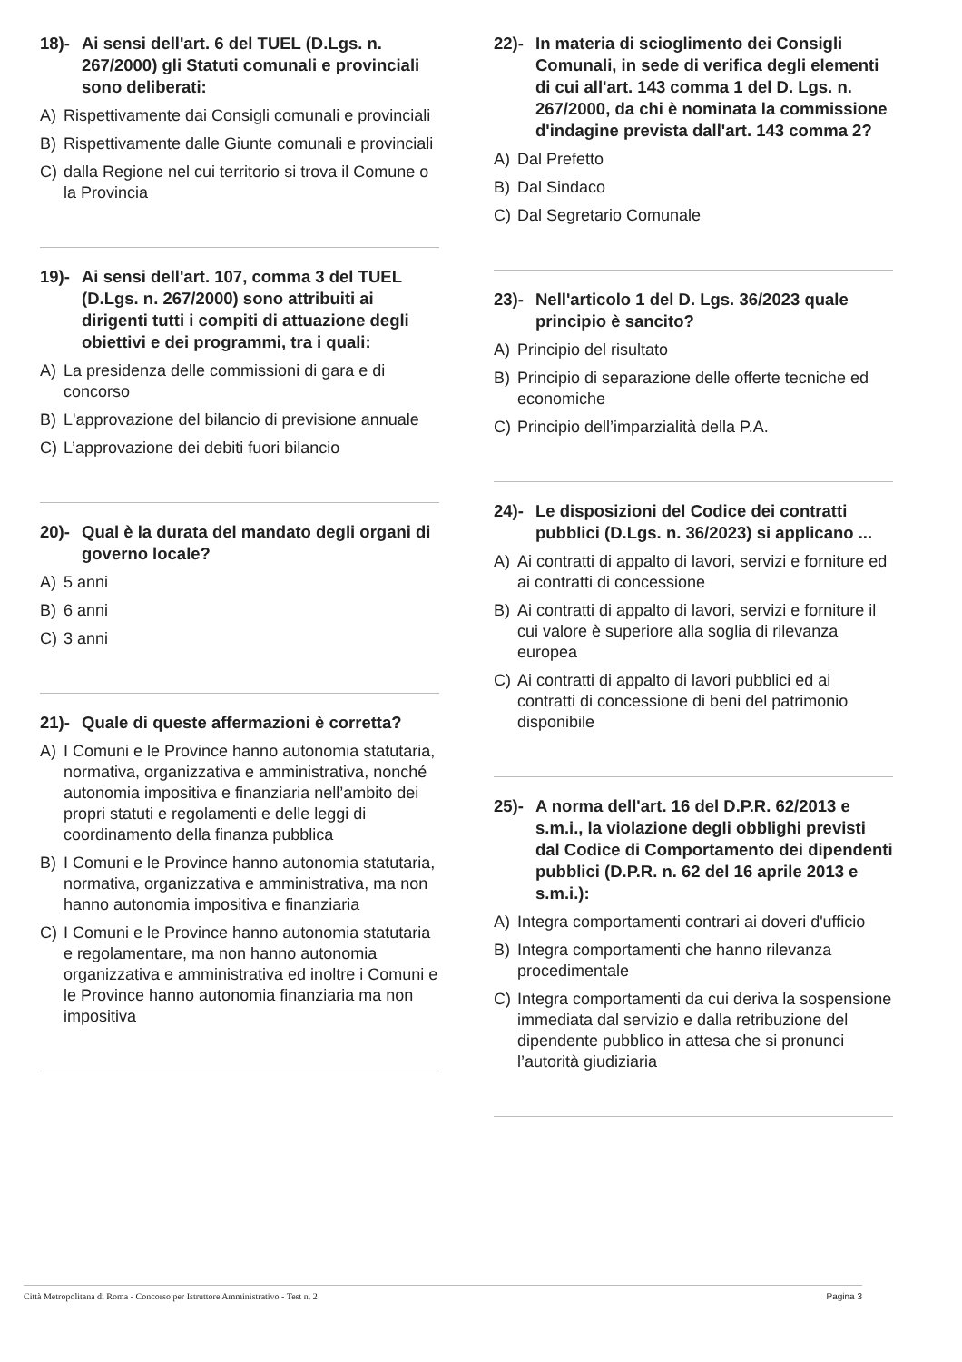18)- Ai sensi dell'art. 6 del TUEL (D.Lgs. n. 267/2000) gli Statuti comunali e provinciali sono deliberati:
A) Rispettivamente dai Consigli comunali e provinciali
B) Rispettivamente dalle Giunte comunali e provinciali
C) dalla Regione nel cui territorio si trova il Comune o la Provincia
19)- Ai sensi dell'art. 107, comma 3 del TUEL (D.Lgs. n. 267/2000) sono attribuiti ai dirigenti tutti i compiti di attuazione degli obiettivi e dei programmi, tra i quali:
A) La presidenza delle commissioni di gara e di concorso
B) L'approvazione del bilancio di previsione annuale
C) L’approvazione dei debiti fuori bilancio
20)- Qual è la durata del mandato degli organi di governo locale?
A) 5 anni
B) 6 anni
C) 3 anni
21)- Quale di queste affermazioni è corretta?
A) I Comuni e le Province hanno autonomia statutaria, normativa, organizzativa e amministrativa, nonché autonomia impositiva e finanziaria nell’ambito dei propri statuti e regolamenti e delle leggi di coordinamento della finanza pubblica
B) I Comuni e le Province hanno autonomia statutaria, normativa, organizzativa e amministrativa, ma non hanno autonomia impositiva e finanziaria
C) I Comuni e le Province hanno autonomia statutaria e regolamentare, ma non hanno autonomia organizzativa e amministrativa ed inoltre i Comuni e le Province hanno autonomia finanziaria ma non impositiva
22)- In materia di scioglimento dei Consigli Comunali, in sede di verifica degli elementi di cui all'art. 143 comma 1 del D. Lgs. n. 267/2000, da chi è nominata la commissione d'indagine prevista dall'art. 143 comma 2?
A) Dal Prefetto
B) Dal Sindaco
C) Dal Segretario Comunale
23)- Nell'articolo 1 del D. Lgs. 36/2023 quale principio è sancito?
A) Principio del risultato
B) Principio di separazione delle offerte tecniche ed economiche
C) Principio dell’imparzialità della P.A.
24)- Le disposizioni del Codice dei contratti pubblici (D.Lgs. n. 36/2023) si applicano ...
A) Ai contratti di appalto di lavori, servizi e forniture ed ai contratti di concessione
B) Ai contratti di appalto di lavori, servizi e forniture il cui valore è superiore alla soglia di rilevanza europea
C) Ai contratti di appalto di lavori pubblici ed ai contratti di concessione di beni del patrimonio disponibile
25)- A norma dell'art. 16 del D.P.R. 62/2013 e s.m.i., la violazione degli obblighi previsti dal Codice di Comportamento dei dipendenti pubblici (D.P.R. n. 62 del 16 aprile 2013 e s.m.i.):
A) Integra comportamenti contrari ai doveri d'ufficio
B) Integra comportamenti che hanno rilevanza procedimentale
C) Integra comportamenti da cui deriva la sospensione immediata dal servizio e dalla retribuzione del dipendente pubblico in attesa che si pronunci l’autorità giudiziaria
Città Metropolitana di Roma - Concorso per Istruttore Amministrativo - Test n. 2 Pagina 3